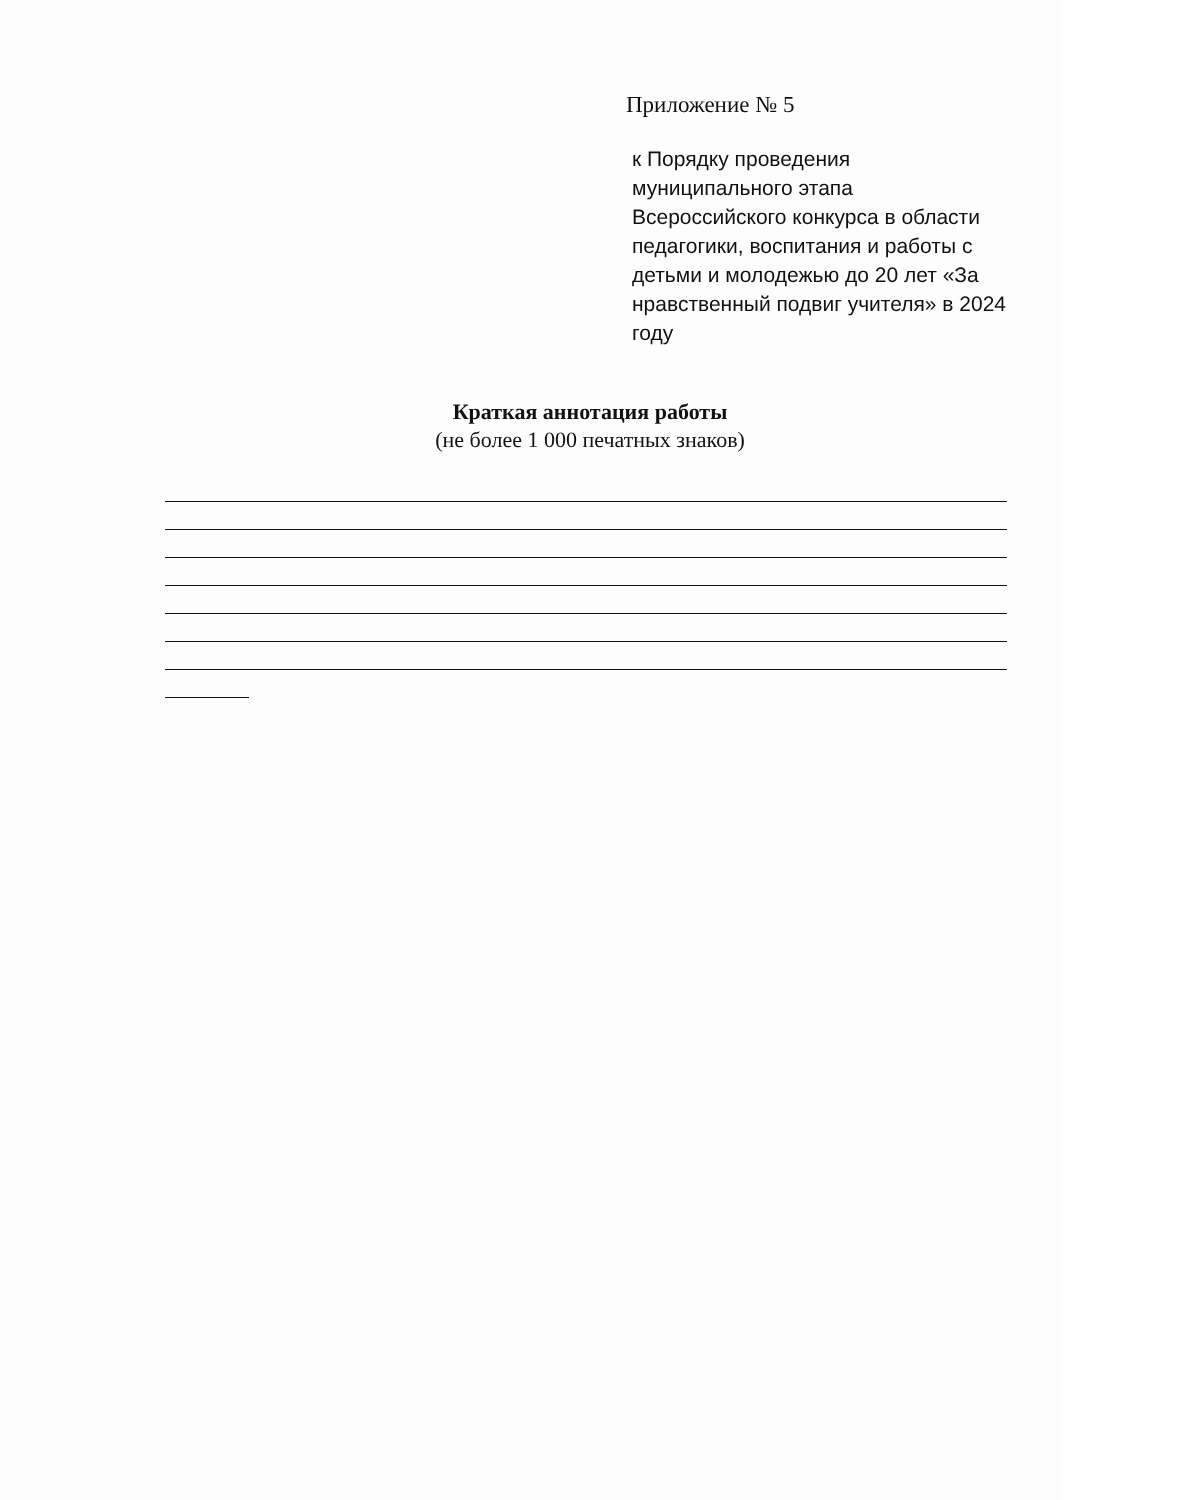Приложение № 5
к Порядку проведения муниципального этапа Всероссийского конкурса в области педагогики, воспитания и работы с детьми и молодежью до 20 лет «За нравственный подвиг учителя» в 2024 году
Краткая аннотация работы
(не более 1 000 печатных знаков)